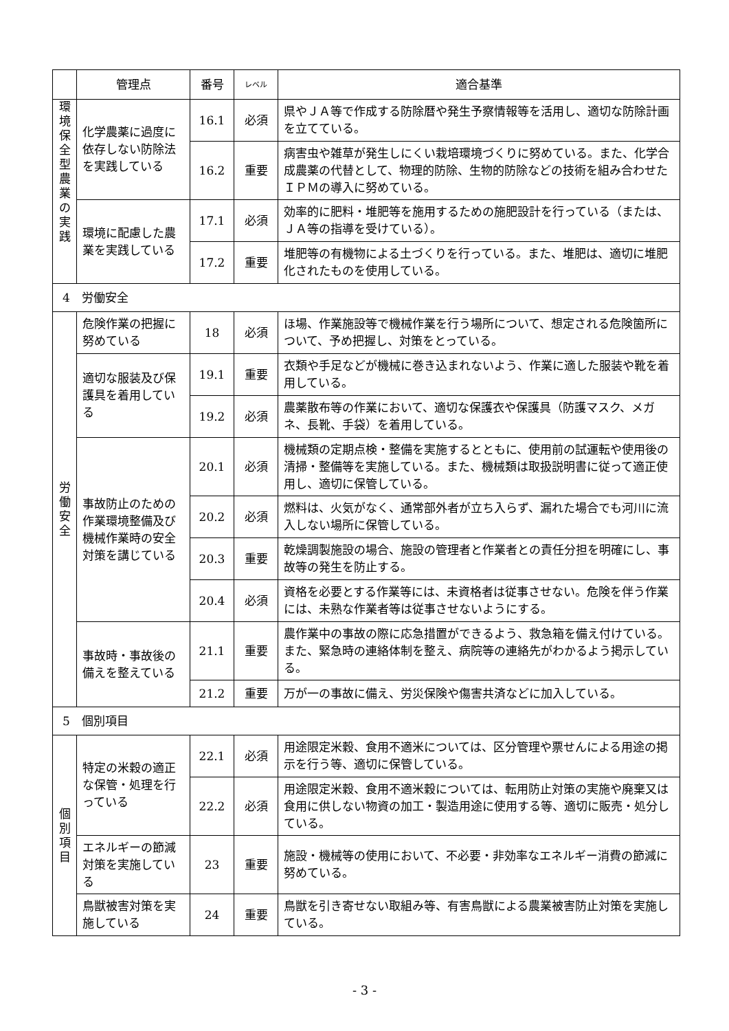| | 管理点 | 番号 | レベル | 適合基準 |
| --- | --- | --- | --- | --- |
| 環 境 保 全 型 農 業 の 実 践 | 化学農薬に過度に依存しない防除法を実践している | 16.1 | 必須 | 県やＪＡ等で作成する防除暦や発生予察情報等を活用し、適切な防除計画を立てている。 |
| | | 16.2 | 重要 | 病害虫や雑草が発生しにくい栽培環境づくりに努めている。また、化学合成農薬の代替として、物理的防除、生物的防除などの技術を組み合わせたＩＰＭの導入に努めている。 |
| | 環境に配慮した農業を実践している | 17.1 | 必須 | 効率的に肥料・堆肥等を施用するための施肥設計を行っている（または、ＪＡ等の指導を受けている）。 |
| | | 17.2 | 重要 | 堆肥等の有機物による土づくりを行っている。また、堆肥は、適切に堆肥化されたものを使用している。 |
| 4 労働安全 | | | | |
| 労 働 安 全 | 危険作業の把握に努めている | 18 | 必須 | ほ場、作業施設等で機械作業を行う場所について、想定される危険箇所について、予め把握し、対策をとっている。 |
| | 適切な服装及び保護具を着用している | 19.1 | 重要 | 衣類や手足などが機械に巻き込まれないよう、作業に適した服装や靴を着用している。 |
| | | 19.2 | 必須 | 農薬散布等の作業において、適切な保護衣や保護具（防護マスク、メガネ、長靴、手袋）を着用している。 |
| | 事故防止のための作業環境整備及び機械作業時の安全対策を講じている | 20.1 | 必須 | 機械類の定期点検・整備を実施するとともに、使用前の試運転や使用後の清掃・整備等を実施している。また、機械類は取扱説明書に従って適正使用し、適切に保管している。 |
| | | 20.2 | 必須 | 燃料は、火気がなく、通常部外者が立ち入らず、漏れた場合でも河川に流入しない場所に保管している。 |
| | | 20.3 | 重要 | 乾燥調製施設の場合、施設の管理者と作業者との責任分担を明確にし、事故等の発生を防止する。 |
| | | 20.4 | 必須 | 資格を必要とする作業等には、未資格者は従事させない。危険を伴う作業には、未熟な作業者等は従事させないようにする。 |
| | 事故時・事故後の備えを整えている | 21.1 | 重要 | 農作業中の事故の際に応急措置ができるよう、救急箱を備え付けている。また、緊急時の連絡体制を整え、病院等の連絡先がわかるよう掲示している。 |
| | | 21.2 | 重要 | 万が一の事故に備え、労災保険や傷害共済などに加入している。 |
| 5 個別項目 | | | | |
| 個 別 項 目 | 特定の米穀の適正な保管・処理を行っている | 22.1 | 必須 | 用途限定米穀、食用不適米については、区分管理や票せんによる用途の掲示を行う等、適切に保管している。 |
| | | 22.2 | 必須 | 用途限定米穀、食用不適米穀については、転用防止対策の実施や廃棄又は食用に供しない物資の加工・製造用途に使用する等、適切に販売・処分している。 |
| | エネルギーの節減対策を実施している | 23 | 重要 | 施設・機械等の使用において、不必要・非効率なエネルギー消費の節減に努めている。 |
| | 鳥獣被害対策を実施している | 24 | 重要 | 鳥獣を引き寄せない取組み等、有害鳥獣による農業被害防止対策を実施している。 |
- 3 -